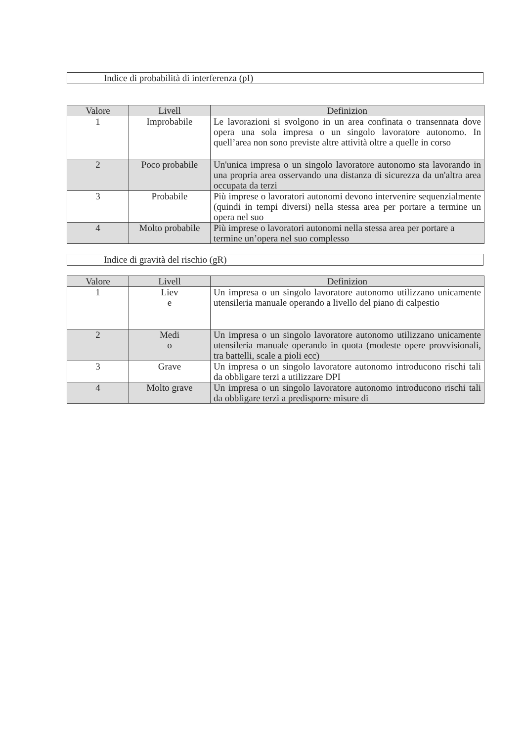Indice di probabilità di interferenza (pI)
| Valore | Livell | Definizion |
| --- | --- | --- |
| 1 | Improbabile | Le lavorazioni si svolgono in un area confinata o transennata dove opera una sola impresa o un singolo lavoratore autonomo. In quell’area non sono previste altre attività oltre a quelle in corso |
| 2 | Poco probabile | Un'unica impresa o un singolo lavoratore autonomo sta lavorando in una propria area osservando una distanza di sicurezza da un'altra area occupata da terzi |
| 3 | Probabile | Più imprese o lavoratori autonomi devono intervenire sequenzialmente (quindi in tempi diversi) nella stessa area per portare a termine un opera nel suo |
| 4 | Molto probabile | Più imprese o lavoratori autonomi nella stessa area per portare a termine un’opera nel suo complesso |
Indice di gravità del rischio (gR)
| Valore | Livell | Definizion |
| --- | --- | --- |
| 1 | Liev e | Un impresa o un singolo lavoratore autonomo utilizzano unicamente utensileria manuale operando a livello del piano di calpestio |
| 2 | Medi o | Un impresa o un singolo lavoratore autonomo utilizzano unicamente utensileria manuale operando in quota (modeste opere provvisionali, tra battelli, scale a pioli ecc) |
| 3 | Grave | Un impresa o un singolo lavoratore autonomo introducono rischi tali da obbligare terzi a utilizzare DPI |
| 4 | Molto grave | Un impresa o un singolo lavoratore autonomo introducono rischi tali da obbligare terzi a predisporre misure di |